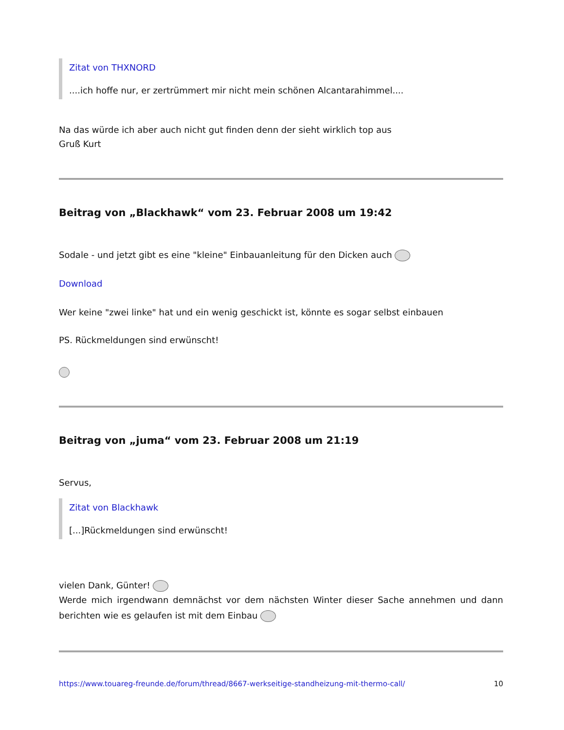Zitat von THXNORD
....ich hoffe nur, er zertrümmert mir nicht mein schönen Alcantarahimmel....
Na das würde ich aber auch nicht gut finden denn der sieht wirklich top aus
Gruß Kurt
Beitrag von „Blackhawk“ vom 23. Februar 2008 um 19:42
Sodale - und jetzt gibt es eine "kleine" Einbauanleitung für den Dicken auch
Download
Wer keine "zwei linke" hat und ein wenig geschickt ist, könnte es sogar selbst einbauen
PS. Rückmeldungen sind erwünscht!
Beitrag von „juma“ vom 23. Februar 2008 um 21:19
Servus,
Zitat von Blackhawk
[...]Rückmeldungen sind erwünscht!
vielen Dank, Günter!
Werde mich irgendwann demnächst vor dem nächsten Winter dieser Sache annehmen und dann berichten wie es gelaufen ist mit dem Einbau
https://www.touareg-freunde.de/forum/thread/8667-werkseitige-standheizung-mit-thermo-call/ 10